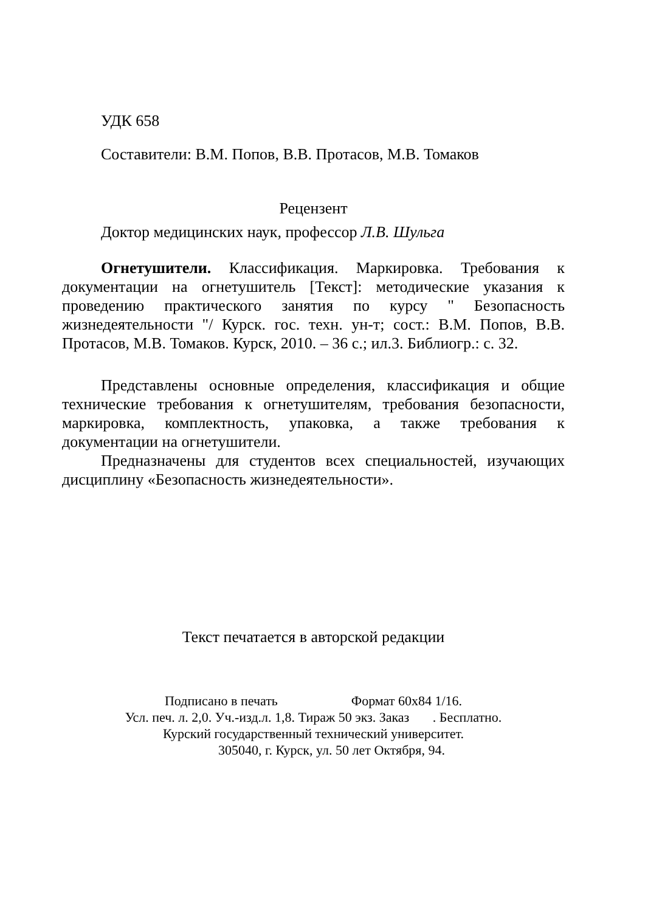УДК 658
Составители: В.М. Попов, В.В. Протасов, М.В. Томаков
Рецензент
Доктор медицинских наук, профессор Л.В. Шульга
Огнетушители. Классификация. Маркировка. Требования к документации на огнетушитель [Текст]: методические указания к проведению практического занятия по курсу " Безопасность жизнедеятельности "/ Курск. гос. техн. ун-т; сост.: В.М. Попов, В.В. Протасов, М.В. Томаков. Курск, 2010. – 36 с.; ил.3. Библиогр.: с. 32.
Представлены основные определения, классификация и общие технические требования к огнетушителям, требования безопасности, маркировка, комплектность, упаковка, а также требования к документации на огнетушители.
Предназначены для студентов всех специальностей, изучающих дисциплину «Безопасность жизнедеятельности».
Текст печатается в авторской редакции
Подписано в печать Формат 60х84 1/16.
Усл. печ. л. 2,0. Уч.-изд.л. 1,8. Тираж 50 экз. Заказ . Бесплатно.
Курский государственный технический университет.
305040, г. Курск, ул. 50 лет Октября, 94.